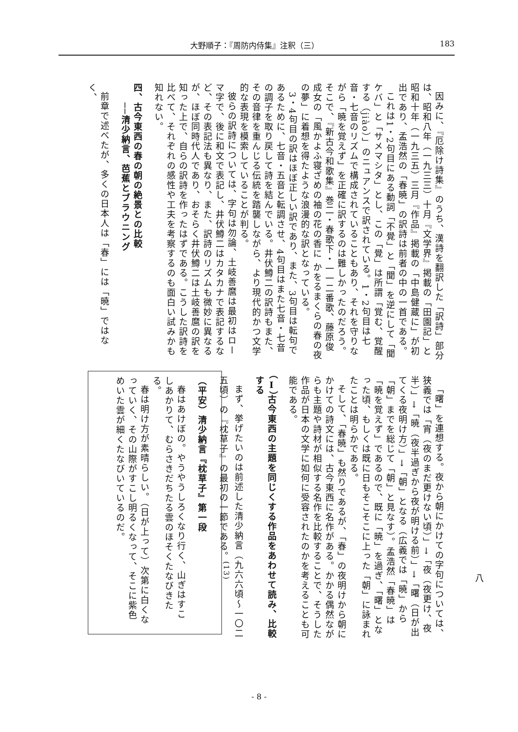大野順子：『周防内侍集』注釈（三） 183
因みに、『厄除け詩集』のうち、漢詩を翻訳した「訳詩」部分は、昭和八年（一九三三）十月『文学界』掲載の「田園記」と昭和十年（一九三五）三月『作品』掲載の「中島健蔵に」が初出であり、孟浩然の「春暁」の訳詩は前者の中の一首である。
これは1・2句目にある動詞「不覺」と「聞」を逆にして「聞ケバ」と「サメマシタ」とし、この「覺」は所謂「覚む、覚醒する（jiào）」のニュアンスで訳されている。1・2句目は七音・七音のリズムで構成されていることもあり、それを守りながら「暁を覚えず」を正確に訳するのは難しかったのだろう。そこで、『新古今和歌集』巻二・春歌下・一一二番歌、藤原俊成女の「風かよふ寝ざめの袖の花の香に かをるまくらの春の夜の夢」に着想を得たような浪漫的な訳となっている。
3・4句目の訳はほぼ正しい訳であり、また、3句目は転句であるために、七音・五音と転調させ、4句目はまた七音・七音の調子を取り戻して詩を結んでいる。井伏鱒二の訳詩もまた、その音律を重んじる伝統を踏襲しながら、より現代的かつ文学的な表現を模索していることが判る。
彼らの訳詩については、字句は勿論、土岐善麿は最初はローマ字で、後に和文で表記し、井伏鱒二はカタカナで表記するなど、その表記法も異なり、また、訳詩のリズムも微妙に異なるが、ほぼ同時代人であり、おそらく井伏鱒二は土岐善麿の訳を知った上で、自らの訳詩を作ったはずである。こうした訳詩を比べて、それぞれの感性や工夫を考察するのも面白い試みかも知れない。
四、古今東西の春の朝の絶景との比較
　　──清少納言、芭蕉とブラウニング
前章で述べたが、多くの日本人は「春」には「暁」ではなく、
「曙」を連想する。夜から朝にかけての字句については、狭義では「宵（夜のまだ更けない頃）」→「夜（夜更け、夜半）」→「暁（夜半過ぎから夜が明ける前）」→「曙（日が出てくる夜明け方）」→「朝」となる（広義では「暁」から「朝」までを総じて「朝」と見なす）。孟浩然「春暁」は「暁を覚えず」であるので、既に「暁」を過ぎ、「曙」となった頃、もしくは既に日もそこそこに上った「朝」に詠まれたことは明らかである。
そして、「春暁」も然りであるが、「春」の夜明けから朝にかけての詩文には、古今東西に名作がある。かかる偶然ながらも主題や詩材が相似する名作を比較することで、そうした作品が日本の文学に如何に受容されたのかを考えることも可能である。
（Ⅰ）古今東西の主題を同じくする作品をあわせて読み、比較する
まず、挙げたいのは前述した清少納言（九六六頃〜一〇二五頃）の『枕草子』の最初の一節である。<sup>(13)</sup>
（平安）清少納言『枕草子』第一段
春はあけぼの。やうやうしろくなり行く、山ぎはすこしあかりて、むらさきだちたる雲のほそくたなびきたる。
春は明け方が素晴らしい。（日が上って）次第に白くなっていく、その山際がすこし明るくなって、そこに紫色めいた雲が細くたなびいているのだ。
八
- 8 -